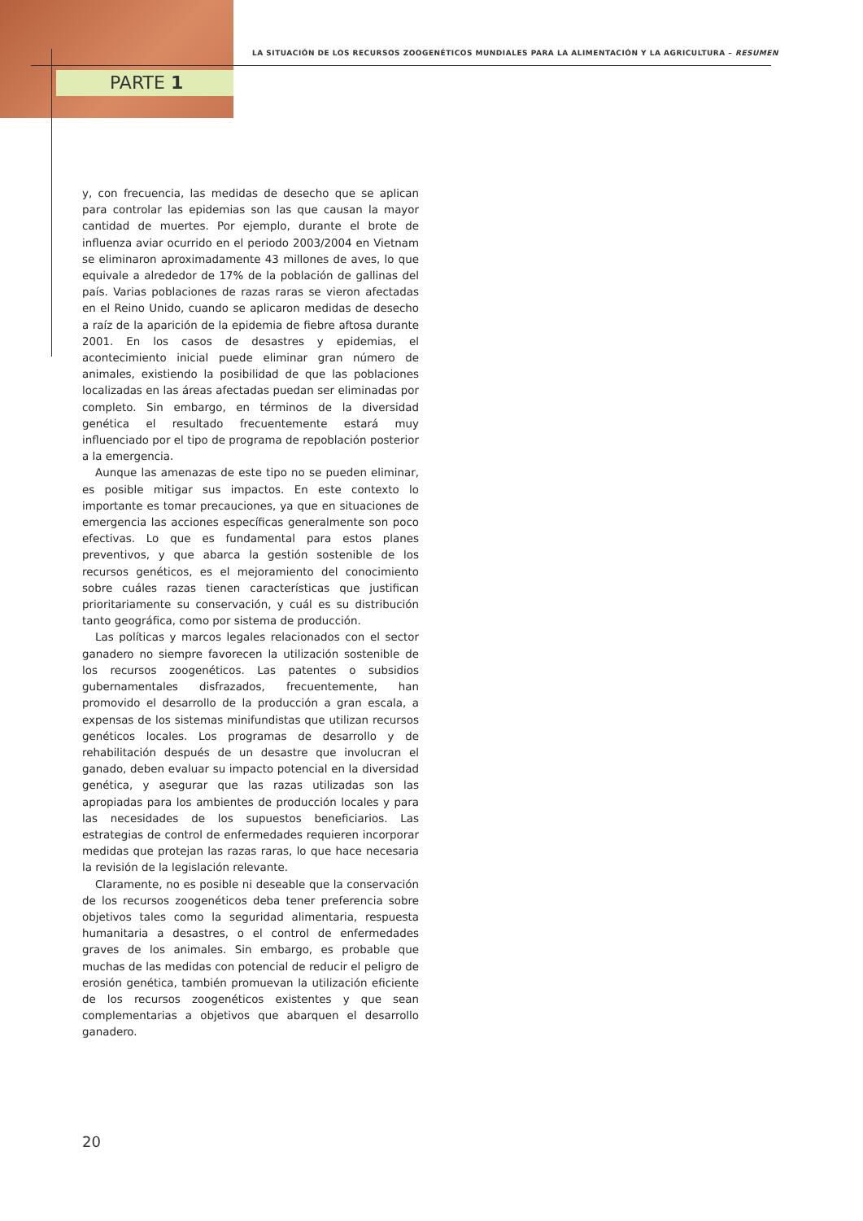LA SITUACIÓN DE LOS RECURSOS ZOOGENÉTICOS MUNDIALES PARA LA ALIMENTACIÓN Y LA AGRICULTURA – RESUMEN
PARTE 1
y, con frecuencia, las medidas de desecho que se aplican para controlar las epidemias son las que causan la mayor cantidad de muertes. Por ejemplo, durante el brote de influenza aviar ocurrido en el periodo 2003/2004 en Vietnam se eliminaron aproximadamente 43 millones de aves, lo que equivale a alrededor de 17% de la población de gallinas del país. Varias poblaciones de razas raras se vieron afectadas en el Reino Unido, cuando se aplicaron medidas de desecho a raíz de la aparición de la epidemia de fiebre aftosa durante 2001. En los casos de desastres y epidemias, el acontecimiento inicial puede eliminar gran número de animales, existiendo la posibilidad de que las poblaciones localizadas en las áreas afectadas puedan ser eliminadas por completo. Sin embargo, en términos de la diversidad genética el resultado frecuentemente estará muy influenciado por el tipo de programa de repoblación posterior a la emergencia.
Aunque las amenazas de este tipo no se pueden eliminar, es posible mitigar sus impactos. En este contexto lo importante es tomar precauciones, ya que en situaciones de emergencia las acciones específicas generalmente son poco efectivas. Lo que es fundamental para estos planes preventivos, y que abarca la gestión sostenible de los recursos genéticos, es el mejoramiento del conocimiento sobre cuáles razas tienen características que justifican prioritariamente su conservación, y cuál es su distribución tanto geográfica, como por sistema de producción.
Las políticas y marcos legales relacionados con el sector ganadero no siempre favorecen la utilización sostenible de los recursos zoogenéticos. Las patentes o subsidios gubernamentales disfrazados, frecuentemente, han promovido el desarrollo de la producción a gran escala, a expensas de los sistemas minifundistas que utilizan recursos genéticos locales. Los programas de desarrollo y de rehabilitación después de un desastre que involucran el ganado, deben evaluar su impacto potencial en la diversidad genética, y asegurar que las razas utilizadas son las apropiadas para los ambientes de producción locales y para las necesidades de los supuestos beneficiarios. Las estrategias de control de enfermedades requieren incorporar medidas que protejan las razas raras, lo que hace necesaria la revisión de la legislación relevante.
Claramente, no es posible ni deseable que la conservación de los recursos zoogenéticos deba tener preferencia sobre objetivos tales como la seguridad alimentaria, respuesta humanitaria a desastres, o el control de enfermedades graves de los animales. Sin embargo, es probable que muchas de las medidas con potencial de reducir el peligro de erosión genética, también promuevan la utilización eficiente de los recursos zoogenéticos existentes y que sean complementarias a objetivos que abarquen el desarrollo ganadero.
20